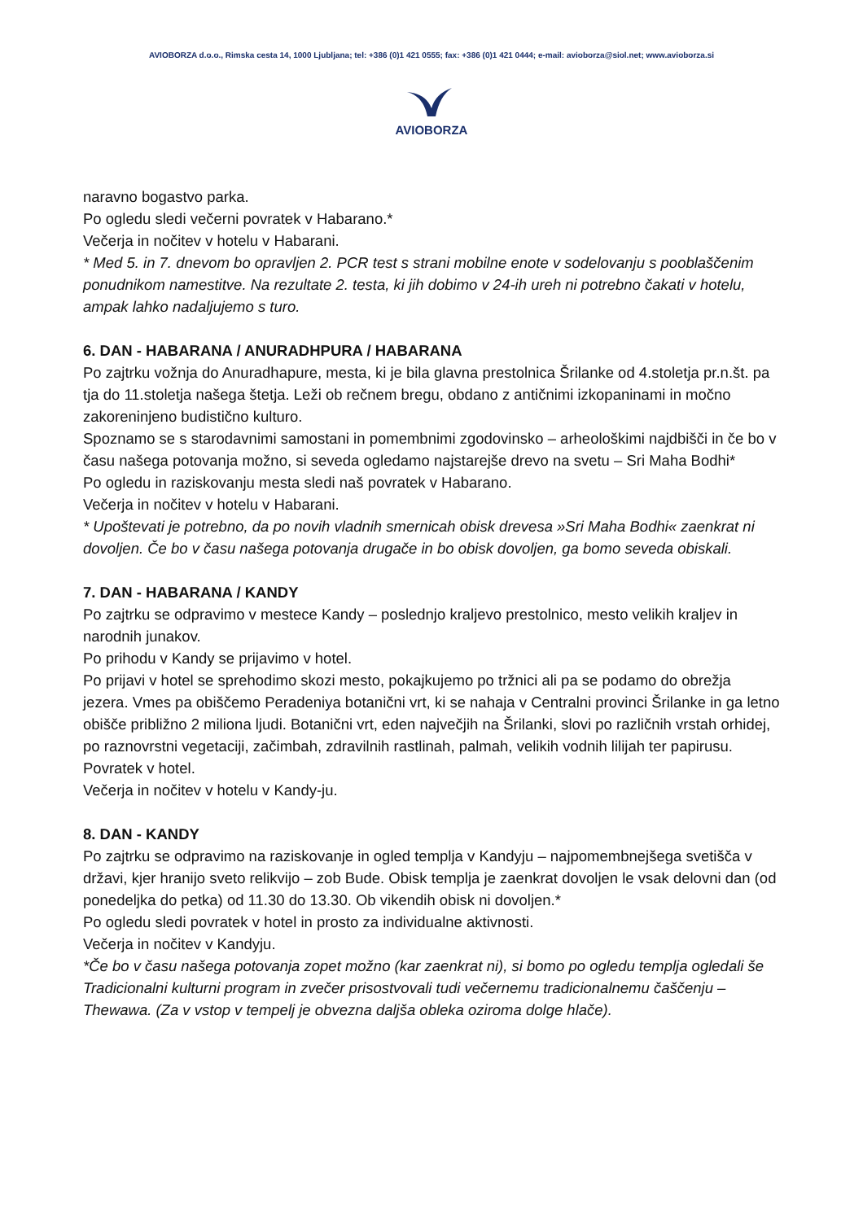AVIOBORZA d.o.o., Rimska cesta 14, 1000 Ljubljana; tel: +386 (0)1 421 0555; fax: +386 (0)1 421 0444; e-mail: avioborza@siol.net; www.avioborza.si
AVIOBORZA
naravno bogastvo parka.
Po ogledu sledi večerni povratek v Habarano.*
Večerja in nočitev v hotelu v Habarani.
* Med 5. in 7. dnevom bo opravljen 2. PCR test s strani mobilne enote v sodelovanju s pooblaščenim ponudnikom namestitve. Na rezultate 2. testa, ki jih dobimo v 24-ih ureh ni potrebno čakati v hotelu, ampak lahko nadaljujemo s turo.
6. DAN - HABARANA / ANURADHPURA / HABARANA
Po zajtrku vožnja do Anuradhapure, mesta, ki je bila glavna prestolnica Šrilanke od 4.stoletja pr.n.št. pa tja do 11.stoletja našega štetja. Leži ob rečnem bregu, obdano z antičnimi izkopaninami in močno zakoreninjeno budistično kulturo.
Spoznamo se s starodavnimi samostani in pomembnimi zgodovinsko – arheološkimi najdbišči in če bo v času našega potovanja možno, si seveda ogledamo najstarejše drevo na svetu – Sri Maha Bodhi*
Po ogledu in raziskovanju mesta sledi naš povratek v Habarano.
Večerja in nočitev v hotelu v Habarani.
* Upoštevati je potrebno, da po novih vladnih smernicah obisk drevesa »Sri Maha Bodhi« zaenkrat ni dovoljen. Če bo v času našega potovanja drugače in bo obisk dovoljen, ga bomo seveda obiskali.
7. DAN - HABARANA / KANDY
Po zajtrku se odpravimo v mestece Kandy – poslednjo kraljevo prestolnico, mesto velikih kraljev in narodnih junakov.
Po prihodu v Kandy se prijavimo v hotel.
Po prijavi v hotel se sprehodimo skozi mesto, pokajkujemo po tržnici ali pa se podamo do obrežja jezera. Vmes pa obiščemo Peradeniya botanični vrt, ki se nahaja v Centralni provinci Šrilanke in ga letno obišče približno 2 miliona ljudi. Botanični vrt, eden največjih na Šrilanki, slovi po različnih vrstah orhidej, po raznovrstni vegetaciji, začimbah, zdravilnih rastlinah, palmah, velikih vodnih lilijah ter papirusu.
Povratek v hotel.
Večerja in nočitev v hotelu v Kandy-ju.
8. DAN - KANDY
Po zajtrku se odpravimo na raziskovanje in ogled templja v Kandyju – najpomembnejšega svetišča v državi, kjer hranijo sveto relikvijo – zob Bude. Obisk templja je zaenkrat dovoljen le vsak delovni dan (od ponedeljka do petka) od 11.30 do 13.30. Ob vikendih obisk ni dovoljen.*
Po ogledu sledi povratek v hotel in prosto za individualne aktivnosti.
Večerja in nočitev v Kandyju.
*Če bo v času našega potovanja zopet možno (kar zaenkrat ni), si bomo po ogledu templja ogledali še Tradicionalni kulturni program in zvečer prisostvovali tudi večernemu tradicionalnemu čaščenju – Thewawa. (Za v vstop v tempelj je obvezna daljša obleka oziroma dolge hlače).